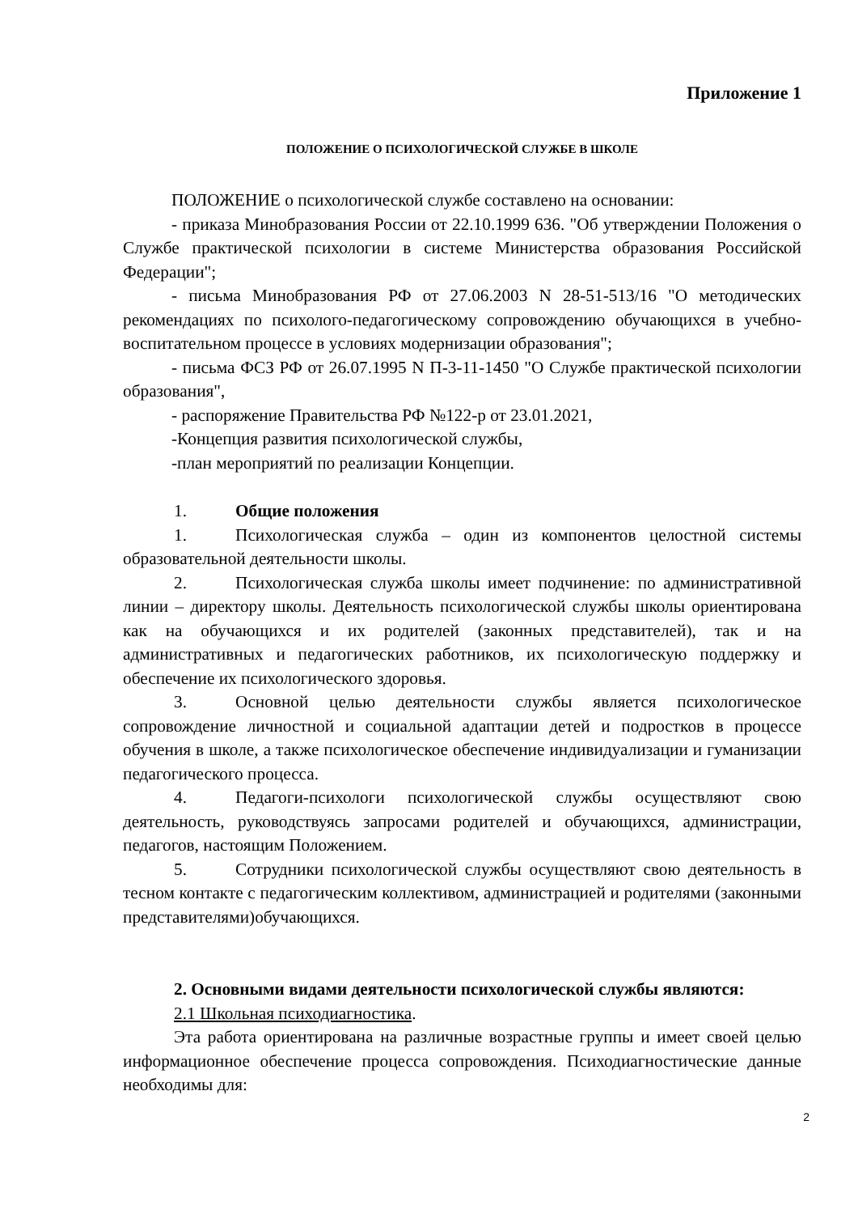Приложение 1
ПОЛОЖЕНИЕ О ПСИХОЛОГИЧЕСКОЙ СЛУЖБЕ В ШКОЛЕ
ПОЛОЖЕНИЕ о психологической службе составлено на основании:
- приказа Минобразования России от 22.10.1999 636. "Об утверждении Положения о Службе практической психологии в системе Министерства образования Российской Федерации";
- письма Минобразования РФ от 27.06.2003 N 28-51-513/16 "О методических рекомендациях по психолого-педагогическому сопровождению обучающихся в учебно-воспитательном процессе в условиях модернизации образования";
- письма ФСЗ РФ от 26.07.1995 N П-3-11-1450 "О Службе практической психологии образования",
- распоряжение Правительства РФ №122-р от 23.01.2021,
-Концепция развития психологической службы,
-план мероприятий по реализации Концепции.
1. Общие положения
1. Психологическая служба – один из компонентов целостной системы образовательной деятельности школы.
2. Психологическая служба школы имеет подчинение: по административной линии – директору школы. Деятельность психологической службы школы ориентирована как на обучающихся и их родителей (законных представителей), так и на административных и педагогических работников, их психологическую поддержку и обеспечение их психологического здоровья.
3. Основной целью деятельности службы является психологическое сопровождение личностной и социальной адаптации детей и подростков в процессе обучения в школе, а также психологическое обеспечение индивидуализации и гуманизации педагогического процесса.
4. Педагоги-психологи психологической службы осуществляют свою деятельность, руководствуясь запросами родителей и обучающихся, администрации, педагогов, настоящим Положением.
5. Сотрудники психологической службы осуществляют свою деятельность в тесном контакте с педагогическим коллективом, администрацией и родителями (законными представителями)обучающихся.
2. Основными видами деятельности психологической службы являются:
2.1 Школьная психодиагностика.
Эта работа ориентирована на различные возрастные группы и имеет своей целью информационное обеспечение процесса сопровождения. Психодиагностические данные необходимы для:
2